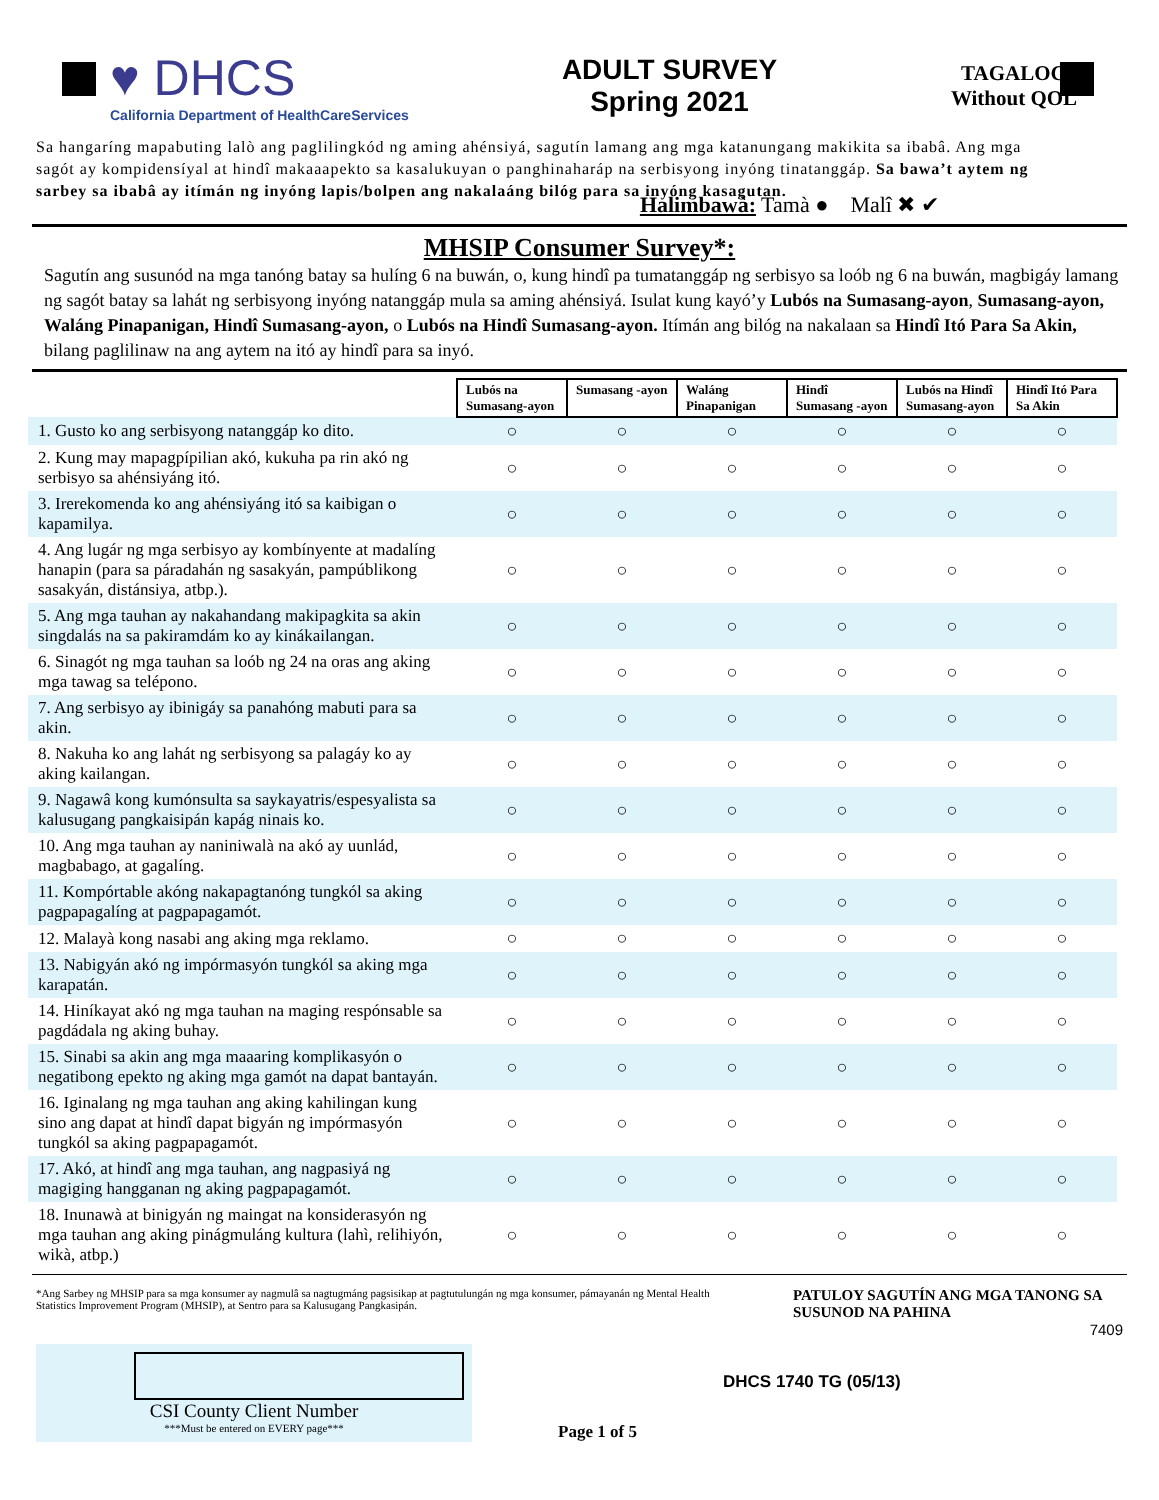♥ DHCS
California Department of HealthCareServices
ADULT SURVEY
Spring 2021
TAGALOG
Without QOL
Sa hangaríng mapabuting lalò ang paglilingkód ng aming ahénsiyá, sagutín lamang ang mga katanungang makikita sa ibabâ. Ang mga sagót ay kompidensíyal at hindî makaaapekto sa kasalukuyan o panghinaharáp na serbisyong inyóng tinatanggáp. Sa bawa’t aytem ng sarbey sa ibabâ ay itímán ng inyóng lapis/bolpen ang nakalaáng bilóg para sa inyóng kasagutan.
Halimbawà: Tamà ● Malî ✖ ✔
MHSIP Consumer Survey*:
Sagutín ang susunód na mga tanóng batay sa hulíng 6 na buwán, o, kung hindî pa tumatanggáp ng serbisyo sa loób ng 6 na buwán, magbigáy lamang ng sagót batay sa lahát ng serbisyong inyóng natanggáp mula sa aming ahénsiyá. Isulat kung kayó’y Lubós na Sumasang-ayon, Sumasang-ayon, Waláng Pinapanigan, Hindî Sumasang-ayon, o Lubós na Hindî Sumasang-ayon. Itímán ang bilóg na nakalaan sa Hindî Itó Para Sa Akin, bilang paglilinaw na ang aytem na itó ay hindî para sa inyó.
| | Lubós na Sumasang-ayon | Sumasang -ayon | Waláng Pinapanigan | Hindî Sumasang -ayon | Lubós na Hindî Sumasang-ayon | Hindî Itó Para Sa Akin |
| 1. Gusto ko ang serbisyong natanggáp ko dito. | ○ | ○ | ○ | ○ | ○ | ○ |
| 2. Kung may mapagpípilian akó, kukuha pa rin akó ng serbisyo sa ahénsiyáng itó. | ○ | ○ | ○ | ○ | ○ | ○ |
| 3. Irerekomenda ko ang ahénsiyáng itó sa kaibigan o kapamilya. | ○ | ○ | ○ | ○ | ○ | ○ |
| 4. Ang lugár ng mga serbisyo ay kombínyente at madalíng hanapin (para sa páradahán ng sasakyán, pampúblikong sasakyán, distánsiya, atbp.). | ○ | ○ | ○ | ○ | ○ | ○ |
| 5. Ang mga tauhan ay nakahandang makipagkita sa akin singdalás na sa pakiramdám ko ay kinákailangan. | ○ | ○ | ○ | ○ | ○ | ○ |
| 6. Sinagót ng mga tauhan sa loób ng 24 na oras ang aking mga tawag sa telépono. | ○ | ○ | ○ | ○ | ○ | ○ |
| 7. Ang serbisyo ay ibinigáy sa panahóng mabuti para sa akin. | ○ | ○ | ○ | ○ | ○ | ○ |
| 8. Nakuha ko ang lahát ng serbisyong sa palagáy ko ay aking kailangan. | ○ | ○ | ○ | ○ | ○ | ○ |
| 9. Nagawâ kong kumónsulta sa saykayatris/espesyalista sa kalusugang pangkaisipán kapág ninais ko. | ○ | ○ | ○ | ○ | ○ | ○ |
| 10. Ang mga tauhan ay naniniwalà na akó ay uunlád, magbabago, at gagalíng. | ○ | ○ | ○ | ○ | ○ | ○ |
| 11. Kompórtable akóng nakapagtanóng tungkól sa aking pagpapagalíng at pagpapagamót. | ○ | ○ | ○ | ○ | ○ | ○ |
| 12. Malayà kong nasabi ang aking mga reklamo. | ○ | ○ | ○ | ○ | ○ | ○ |
| 13. Nabigyán akó ng impórmasyón tungkól sa aking mga karapatán. | ○ | ○ | ○ | ○ | ○ | ○ |
| 14. Hiníkayat akó ng mga tauhan na maging respónsable sa pagdádala ng aking buhay. | ○ | ○ | ○ | ○ | ○ | ○ |
| 15. Sinabi sa akin ang mga maaaring komplikasyón o negatibong epekto ng aking mga gamót na dapat bantayán. | ○ | ○ | ○ | ○ | ○ | ○ |
| 16. Iginalang ng mga tauhan ang aking kahilingan kung sino ang dapat at hindî dapat bigyán ng impórmasyón tungkól sa aking pagpapagamót. | ○ | ○ | ○ | ○ | ○ | ○ |
| 17. Akó, at hindî ang mga tauhan, ang nagpasiyá ng magiging hangganan ng aking pagpapagamót. | ○ | ○ | ○ | ○ | ○ | ○ |
| 18. Inunawà at binigyán ng maingat na konsiderasyón ng mga tauhan ang aking pinágmuláng kultura (lahì, relihiyón, wikà, atbp.) | ○ | ○ | ○ | ○ | ○ | ○ |
*Ang Sarbey ng MHSIP para sa mga konsumer ay nagmulâ sa nagtugmáng pagsisikap at pagtutulungán ng mga konsumer, pámayanán ng Mental Health Statistics Improvement Program (MHSIP), at Sentro para sa Kalusugang Pangkasipán.
PATULOY SAGUTÍN ANG MGA TANONG SA SUSUNOD NA PAHINA
7409
CSI County Client Number
***Must be entered on EVERY page***
Page 1 of 5
DHCS 1740 TG (05/13)